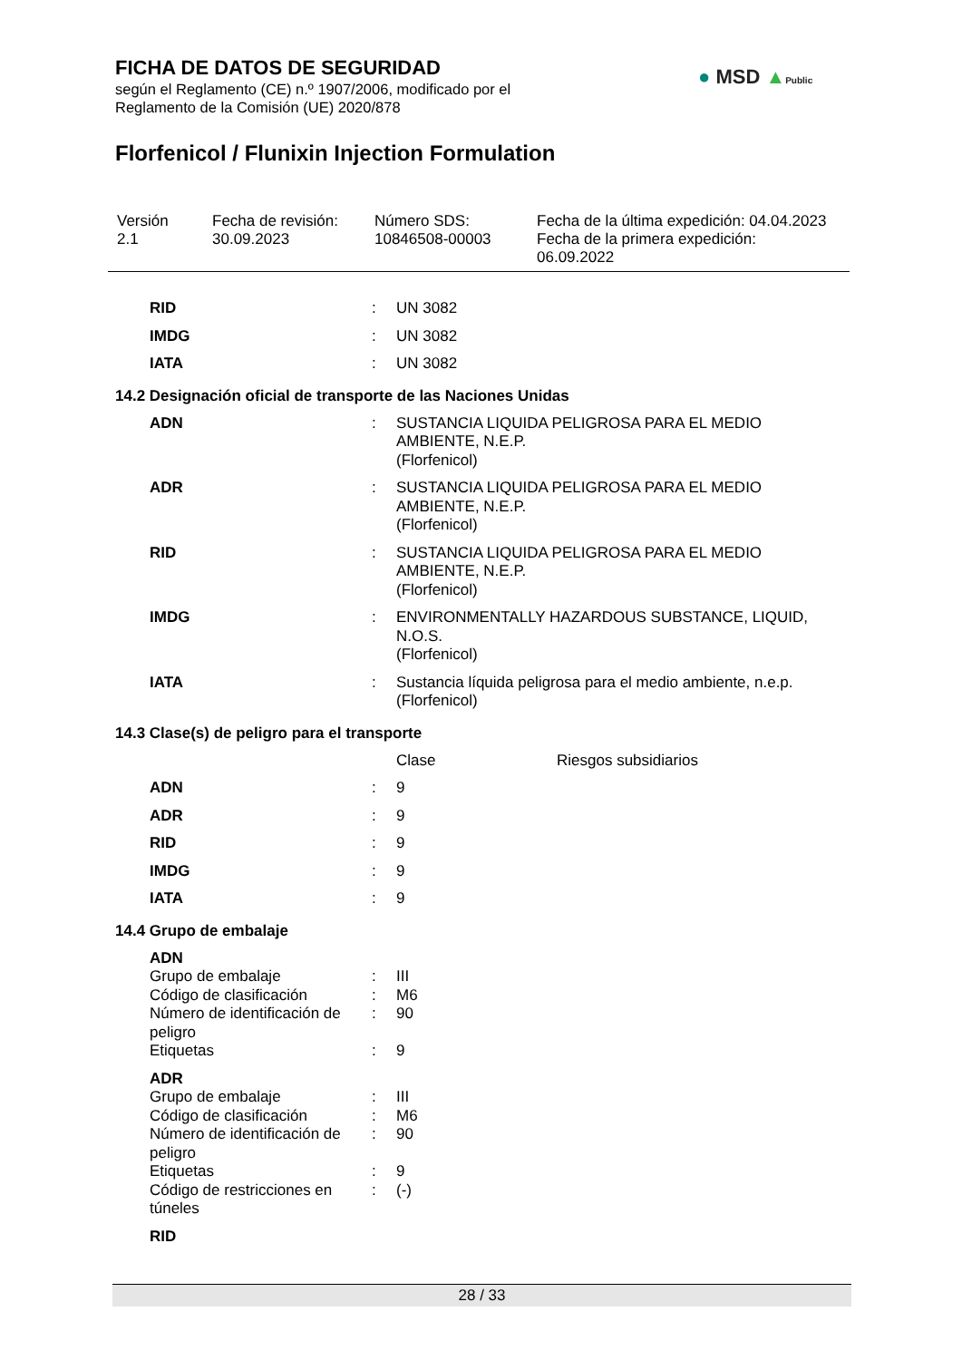FICHA DE DATOS DE SEGURIDAD
según el Reglamento (CE) n.º 1907/2006, modificado por el
Reglamento de la Comisión (UE) 2020/878
● MSD ▲Public
Florfenicol / Flunixin Injection Formulation
| Versión 2.1 | Fecha de revisión: 30.09.2023 | Número SDS: 10846508-00003 | Fecha de la última expedición: 04.04.2023 Fecha de la primera expedición: 06.09.2022 |
| RID | : | UN 3082 |
| IMDG | : | UN 3082 |
| IATA | : | UN 3082 |
14.2 Designación oficial de transporte de las Naciones Unidas
| ADN | : | SUSTANCIA LIQUIDA PELIGROSA PARA EL MEDIO AMBIENTE, N.E.P. (Florfenicol) |
| ADR | : | SUSTANCIA LIQUIDA PELIGROSA PARA EL MEDIO AMBIENTE, N.E.P. (Florfenicol) |
| RID | : | SUSTANCIA LIQUIDA PELIGROSA PARA EL MEDIO AMBIENTE, N.E.P. (Florfenicol) |
| IMDG | : | ENVIRONMENTALLY HAZARDOUS SUBSTANCE, LIQUID, N.O.S. (Florfenicol) |
| IATA | : | Sustancia líquida peligrosa para el medio ambiente, n.e.p. (Florfenicol) |
14.3 Clase(s) de peligro para el transporte
| | | Clase | Riesgos subsidiarios |
| ADN | : | 9 | |
| ADR | : | 9 | |
| RID | : | 9 | |
| IMDG | : | 9 | |
| IATA | : | 9 | |
14.4 Grupo de embalaje
| ADN | | |
| Grupo de embalaje | : | III |
| Código de clasificación | : | M6 |
| Número de identificación de peligro | : | 90 |
| Etiquetas | : | 9 |
| ADR | | |
| Grupo de embalaje | : | III |
| Código de clasificación | : | M6 |
| Número de identificación de peligro | : | 90 |
| Etiquetas | : | 9 |
| Código de restricciones en túneles | : | (-) |
| RID | | |
28 / 33